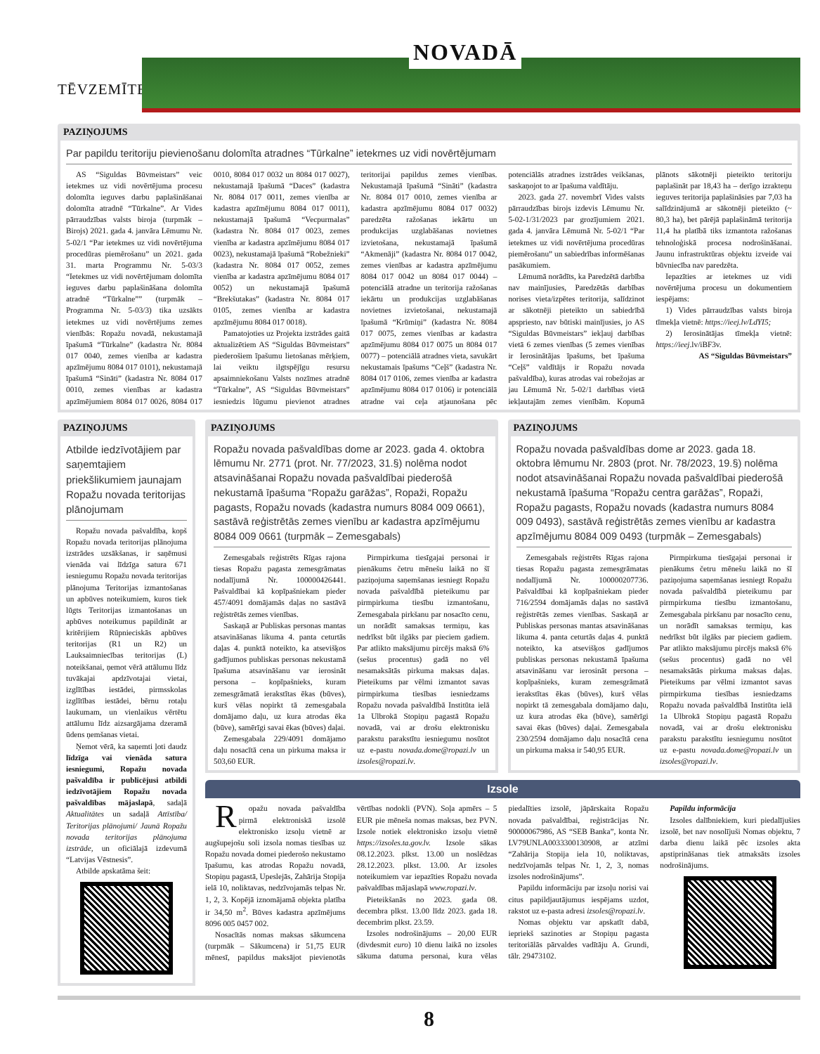TĒVZEMĪTE
NOVADĀ
PAZIŅOJUMS
Par papildu teritoriju pievienošanu dolomīta atradnes “Tūrkalne” ietekmes uz vidi novērtējumam
AS “Siguldas Būvmeistars” veic ietekmes uz vidi novērtējuma procesu dolomīta ieguves darbu paplašināšanai dolomīta atradnē “Tūrkalne”. Ar Vides pārraudzības valsts biroja (turpmāk – Birojs) 2021. gada 4. janvāra Lēmumu Nr. 5-02/1 “Par ietekmes uz vidi novērtējuma procedūras piemērošanu” un 2021. gada 31. marta Programmu Nr. 5-03/3 “Ietekmes uz vidi novērtējumam dolomīta ieguves darbu paplašināšana dolomīta atradnē “Tūrkalne”” (turpmāk – Programma Nr. 5-03/3) tika uzsākts ietekmes uz vidi novērtējums zemes vienībās: Ropažu novadā, nekustamajā īpašumā “Tūrkalne” (kadastra Nr. 8084 017 0040, zemes vienība ar kadastra apzīmējumu 8084 017 0101), nekustamajā īpašumā “Sināti” (kadastra Nr. 8084 017 0010, zemes vienības ar kadastra apzīmējumiem 8084 017 0026, 8084 017 0010, 8084 017 0032 un 8084 017 0027), nekustamajā īpašumā “Daces” (kadastra Nr. 8084 017 0011, zemes vienība ar kadastra apzīmējumu 8084 017 0011), nekustamajā īpašumā “Vecpurmalas” (kadastra Nr. 8084 017 0023, zemes vienība ar kadastra apzīmējumu 8084 017 0023), nekustamajā īpašumā “Robežnieki” (kadastra Nr. 8084 017 0052, zemes vienība ar kadastra apzīmējumu 8084 017 0052) un nekustamajā īpašumā “Brekšutakas” (kadastra Nr. 8084 017 0105, zemes vienība ar kadastra apzīmējumu 8084 017 0018).
Pamatojoties uz Projekta izstrādes gaitā aktualizētiem AS “Siguldas Būvmeistars” piederošiem īpašumu lietošanas mērķiem, lai veiktu ilgtspējīgu resursu apsaimniekošanu Valsts nozīmes atradnē “Tūrkalne”, AS “Siguldas Būvmeistars” iesniedzis lūgumu pievienot atradnes teritorijai papildus zemes vienības. Nekustamajā īpašumā “Sināti” (kadastra Nr. 8084 017 0010, zemes vienība ar kadastra apzīmējumu 8084 017 0032) paredzēta ražošanas iekārtu un produkcijas uzglabāšanas novietnes izvietošana, nekustamajā īpašumā “Akmenāji” (kadastra Nr. 8084 017 0042, zemes vienības ar kadastra apzīmējumu 8084 017 0042 un 8084 017 0044) – potenciālā atradne un teritorija ražošanas iekārtu un produkcijas uzglabāšanas novietnes izvietošanai, nekustamajā īpašumā “Krūmiņi” (kadastra Nr. 8084 017 0075, zemes vienības ar kadastra apzīmējumu 8084 017 0075 un 8084 017 0077) – potenciālā atradnes vieta, savukārt nekustamais īpašums “Ceļš” (kadastra Nr. 8084 017 0106, zemes vienība ar kadastra apzīmējumu 8084 017 0106) ir potenciālā atradne vai ceļa atjaunošana pēc potenciālās atradnes izstrādes veikšanas, saskaņojot to ar īpašuma valdītāju.
2023. gada 27. novembrī Vides valsts pārraudzības birojs izdevis Lēmumu Nr. 5-02-1/31/2023 par grozījumiem 2021. gada 4. janvāra Lēmumā Nr. 5-02/1 “Par ietekmes uz vidi novērtējuma procedūras piemērošanu” un sabiedrības informēšanas pasākumiem.
Lēmumā norādīts, ka Paredzētā darbība nav mainījusies, Paredzētās darbības norises vieta/izpētes teritorija, salīdzinot ar sākotnēji pieteikto un sabiedrībā apspriesto, nav būtiski mainījusies, jo AS “Siguldas Būvmeistars” iekļauj darbības vietā 6 zemes vienības (5 zemes vienības ir Ierosinātājas īpašums, bet īpašuma “Ceļš” valdītājs ir Ropažu novada pašvaldība), kuras atrodas vai robežojas ar jau Lēmumā Nr. 5-02/1 darbības vietā iekļautajām zemes vienībām. Kopumā plānots sākotnēji pieteikto teritoriju paplašināt par 18,43 ha – derīgo izrakteņu ieguves teritorija paplašināsies par 7,03 ha salīdzinājumā ar sākotnēji pieteikto (~ 80,3 ha), bet pārējā paplašināmā teritorija 11,4 ha platībā tiks izmantota ražošanas tehnoloģiskā procesa nodrošināšanai. Jaunu infrastruktūras objektu izveide vai būvniecība nav paredzēta.
Iepazīties ar ietekmes uz vidi novērtējuma procesu un dokumentiem iespējams:
1) Vides pārraudzības valsts biroja tīmekļa vietnē: https://ieej.lv/LdYI5;
2) Ierosinātājas tīmekļa vietnē: https://ieej.lv/iBF3v.
AS “Siguldas Būvmeistars”
PAZIŅOJUMS
Atbilde iedzīvotājiem par saņemtajiem priekšlikumiem jaunajam Ropažu novada teritorijas plānojumam
Ropažu novada pašvaldība, kopš Ropažu novada teritorijas plānojuma izstrādes uzsākšanas, ir saņēmusi vienāda vai līdzīga satura 671 iesniegumu Ropažu novada teritorijas plānojuma Teritorijas izmantošanas un apbūves noteikumiem, kuros tiek lūgts Teritorijas izmantošanas un apbūves noteikumus papildināt ar kritērijiem Rūpnieciskās apbūves teritorijas (R1 un R2) un Lauksaimniecības teritorijas (L) noteikšanai, ņemot vērā attālumu līdz tuvākajai apdzīvotajai vietai, izglītības iestādei, pirmsskolas izglītības iestādei, bērnu rotaļu laukumam, un vienlaikus vērtētu attālumu līdz aizsargājama dzeramā ūdens ņemšanas vietai.
Ņemot vērā, ka saņemti ļoti daudz līdzīga vai vienāda satura iesniegumi, Ropažu novada pašvaldība ir publicējusi atbildi iedzīvotājiem Ropažu novada pašvaldības mājaslapā, sadaļā Aktualitātes un sadaļā Attīstība/ Teritorijas plānojumi/ Jaunā Ropažu novada teritorijas plānojuma izstrāde, un oficiālajā izdevumā “Latvijas Vēstnesis”.
Atbilde apskatāma šeit:
PAZIŅOJUMS
Ropažu novada pašvaldības dome ar 2023. gada 4. oktobra lēmumu Nr. 2771 (prot. Nr. 77/2023, 31.§) nolēma nodot atsavināšanai Ropažu novada pašvaldībai piederošā nekustamā īpašuma “Ropažu garāžas”, Ropaži, Ropažu pagasts, Ropažu novads (kadastra numurs 8084 009 0661), sastāvā reģistrētās zemes vienību ar kadastra apzīmējumu 8084 009 0661 (turpmāk – Zemesgabals)
Zemesgabals reģistrēts Rīgas rajona tiesas Ropažu pagasta zemesgrāmatas nodalījumā Nr. 100000426441. Pašvaldībai kā kopīpašniekam pieder 457/4091 domājamās daļas no sastāvā reģistrētās zemes vienības.
Saskaņā ar Publiskas personas mantas atsavināšanas likuma 4. panta ceturtās daļas 4. punktā noteikto, ka atsevišķos gadījumos publiskas personas nekustamā īpašuma atsavināšanu var ierosināt persona – kopīpašnieks, kuram zemesgrāmatā ierakstītas ēkas (būves), kurš vēlas nopirkt tā zemesgabala domājamo daļu, uz kura atrodas ēka (būve), samērīgi savai ēkas (būves) daļai.
Zemesgabala 229/4091 domājamo daļu nosacītā cena un pirkuma maksa ir 503,60 EUR.
Pirmpirkuma tiesīgajai personai ir pienākums četru mēnešu laikā no šī paziņojuma saņemšanas iesniegt Ropažu novada pašvaldībā pieteikumu par pirmpirkuma tiesību izmantošanu, Zemesgabala pirkšanu par nosacīto cenu, un norādīt samaksas termiņu, kas nedrīkst būt ilgāks par pieciem gadiem. Par atlikto maksājumu pircējs maksā 6% (sešus procentus) gadā no vēl nesamaksātās pirkuma maksas daļas. Pieteikums par vēlmi izmantot savas pirmpirkuma tiesības iesniedzams Ropažu novada pašvaldībā Institūta ielā 1a Ulbrokā Stopiņu pagastā Ropažu novadā, vai ar drošu elektronisku parakstu parakstītu iesniegumu nosūtot uz e-pastu novada.dome@ropazi.lv un izsoles@ropazi.lv.
PAZIŅOJUMS
Ropažu novada pašvaldības dome ar 2023. gada 18. oktobra lēmumu Nr. 2803 (prot. Nr. 78/2023, 19.§) nolēma nodot atsavināšanai Ropažu novada pašvaldībai piederošā nekustamā īpašuma “Ropažu centra garāžas”, Ropaži, Ropažu pagasts, Ropažu novads (kadastra numurs 8084 009 0493), sastāvā reģistrētās zemes vienību ar kadastra apzīmējumu 8084 009 0493 (turpmāk – Zemesgabals)
Zemesgabals reģistrēts Rīgas rajona tiesas Ropažu pagasta zemesgrāmatas nodalījumā Nr. 100000207736. Pašvaldībai kā kopīpašniekam pieder 716/2594 domājamās daļas no sastāvā reģistrētās zemes vienības. Saskaņā ar Publiskas personas mantas atsavināšanas likuma 4. panta ceturtās daļas 4. punktā noteikto, ka atsevišķos gadījumos publiskas personas nekustamā īpašuma atsavināšanu var ierosināt persona – kopīpašnieks, kuram zemesgrāmatā ierakstītas ēkas (būves), kurš vēlas nopirkt tā zemesgabala domājamo daļu, uz kura atrodas ēka (būve), samērīgi savai ēkas (būves) daļai. Zemesgabala 230/2594 domājamo daļu nosacītā cena un pirkuma maksa ir 540,95 EUR.
Pirmpirkuma tiesīgajai personai ir pienākums četru mēnešu laikā no šī paziņojuma saņemšanas iesniegt Ropažu novada pašvaldībā pieteikumu par pirmpirkuma tiesību izmantošanu, Zemesgabala pirkšanu par nosacīto cenu, un norādīt samaksas termiņu, kas nedrīkst būt ilgāks par pieciem gadiem. Par atlikto maksājumu pircējs maksā 6% (sešus procentus) gadā no vēl nesamaksātās pirkuma maksas daļas. Pieteikums par vēlmi izmantot savas pirmpirkuma tiesības iesniedzams Ropažu novada pašvaldībā Institūta ielā 1a Ulbrokā Stopiņu pagastā Ropažu novadā, vai ar drošu elektronisku parakstu parakstītu iesniegumu nosūtot uz e-pastu novada.dome@ropazi.lv un izsoles@ropazi.lv.
Izsole
Ropažu novada pašvaldība pirmā elektroniskā izsolē elektronisko izsoļu vietnē ar augšupejošu soli izsola nomas tiesības uz Ropažu novada domei piederošo nekustamo īpašumu, kas atrodas Ropažu novadā, Stopiņu pagastā, Upeslejās, Zahārija Stopija ielā 10, noliktavas, nedzīvojamās telpas Nr. 1, 2, 3. Kopējā iznomājamā objekta platība ir 34,50 m<sup>2</sup>. Būves kadastra apzīmējums 8096 005 0457 002.
Nosacītās nomas maksas sākumcena (turpmāk – Sākumcena) ir 51,75 EUR mēnesī, papildus maksājot pievienotās vērtības nodokli (PVN). Soļa apmērs – 5 EUR pie mēneša nomas maksas, bez PVN. Izsole notiek elektronisko izsoļu vietnē https://izsoles.ta.gov.lv. Izsole sākas 08.12.2023. plkst. 13.00 un noslēdzas 28.12.2023. plkst. 13.00. Ar izsoles noteikumiem var iepazīties Ropažu novada pašvaldības mājaslapā www.ropazi.lv.
Pieteikšanās no 2023. gada 08. decembra plkst. 13.00 līdz 2023. gada 18. decembrim plkst. 23.59.
Izsoles nodrošinājums – 20,00 EUR (divdesmit euro) 10 dienu laikā no izsoles sākuma datuma personai, kura vēlas piedalīties izsolē, jāpārskaita Ropažu novada pašvaldībai, reģistrācijas Nr. 90000067986, AS “SEB Banka”, konta Nr. LV79UNLA0033300130908, ar atzīmi “Zahārija Stopija iela 10, noliktavas, nedzīvojamās telpas Nr. 1, 2, 3, nomas izsoles nodrošinājums”.
Papildu informāciju par izsoļu norisi vai citus papildjautājumus iespējams uzdot, rakstot uz e-pasta adresi izsoles@ropazi.lv.
Nomas objektu var apskatīt dabā, iepriekš sazinoties ar Stopiņu pagasta teritoriālās pārvaldes vadītāju A. Grundi, tālr. 29473102.
Papildu informācija
Izsoles dalībniekiem, kuri piedalījušies izsolē, bet nav nosolījuši Nomas objektu, 7 darba dienu laikā pēc izsoles akta apstiprināšanas tiek atmaksāts izsoles nodrošinājums.
8